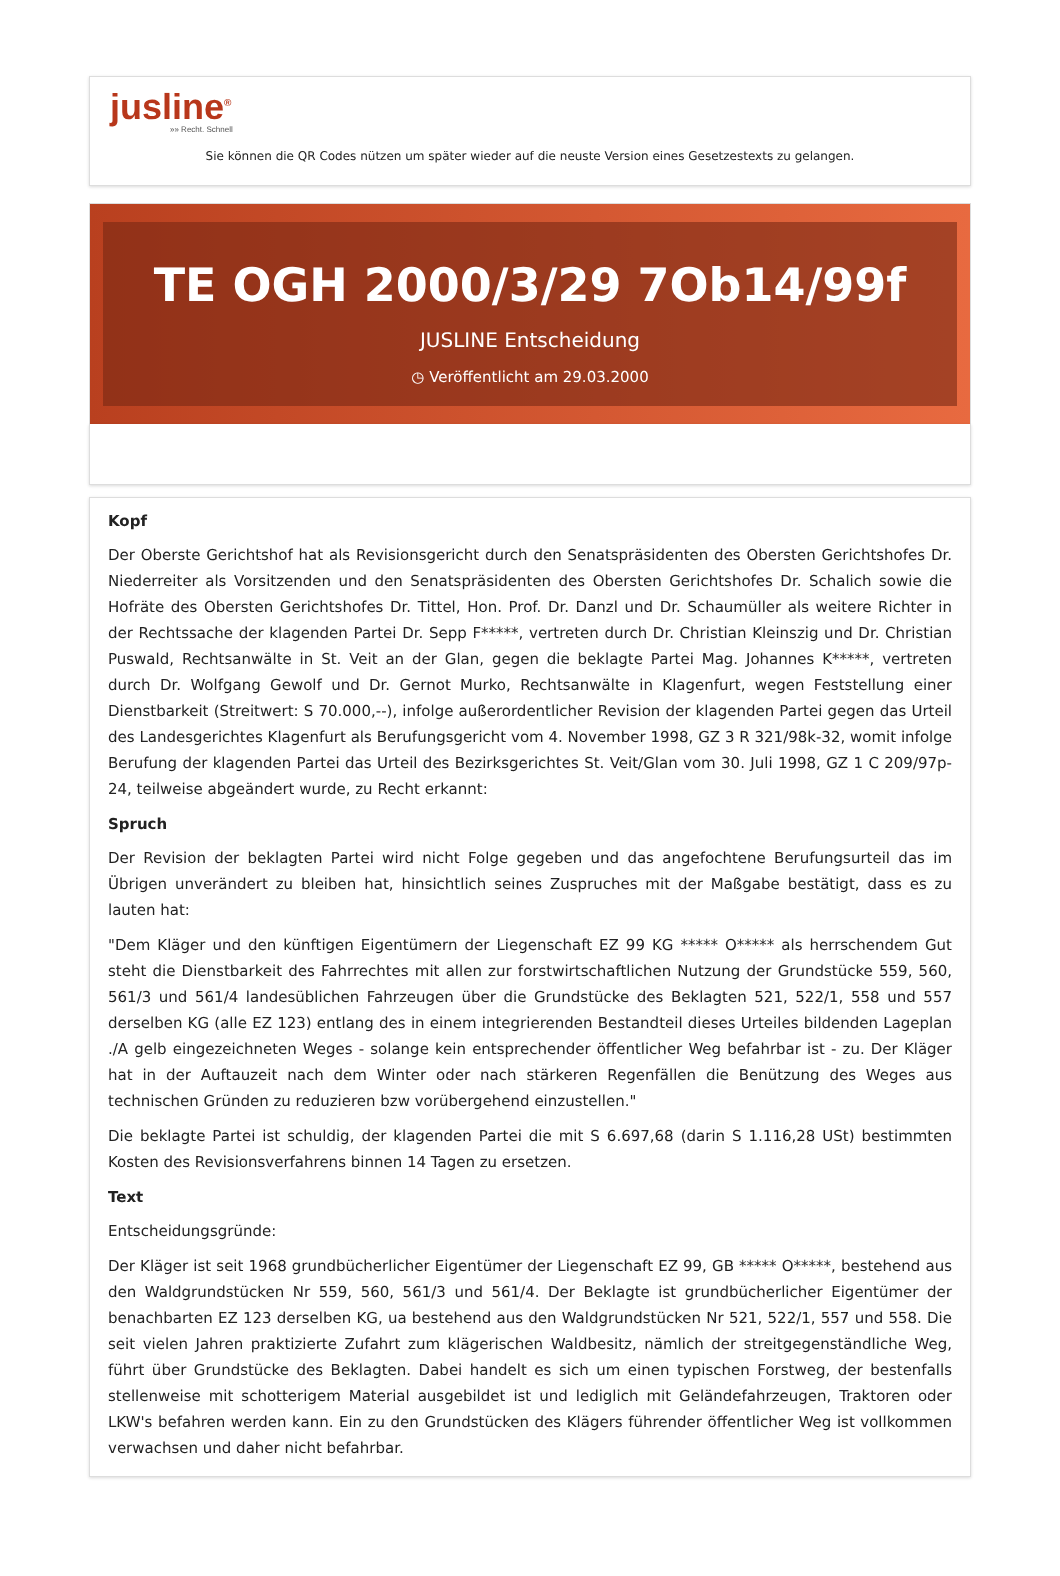jusline<sup>®</sup>
»» Recht. Schnell
Sie können die QR Codes nützen um später wieder auf die neuste Version eines Gesetzestexts zu gelangen.
TE OGH 2000/3/29 7Ob14/99f
JUSLINE Entscheidung
◷ Veröffentlicht am 29.03.2000
Kopf
Der Oberste Gerichtshof hat als Revisionsgericht durch den Senatspräsidenten des Obersten Gerichtshofes Dr. Niederreiter als Vorsitzenden und den Senatspräsidenten des Obersten Gerichtshofes Dr. Schalich sowie die Hofräte des Obersten Gerichtshofes Dr. Tittel, Hon. Prof. Dr. Danzl und Dr. Schaumüller als weitere Richter in der Rechtssache der klagenden Partei Dr. Sepp F*****, vertreten durch Dr. Christian Kleinszig und Dr. Christian Puswald, Rechtsanwälte in St. Veit an der Glan, gegen die beklagte Partei Mag. Johannes K*****, vertreten durch Dr. Wolfgang Gewolf und Dr. Gernot Murko, Rechtsanwälte in Klagenfurt, wegen Feststellung einer Dienstbarkeit (Streitwert: S 70.000,--), infolge außerordentlicher Revision der klagenden Partei gegen das Urteil des Landesgerichtes Klagenfurt als Berufungsgericht vom 4. November 1998, GZ 3 R 321/98k-32, womit infolge Berufung der klagenden Partei das Urteil des Bezirksgerichtes St. Veit/Glan vom 30. Juli 1998, GZ 1 C 209/97p-24, teilweise abgeändert wurde, zu Recht erkannt:
Spruch
Der Revision der beklagten Partei wird nicht Folge gegeben und das angefochtene Berufungsurteil das im Übrigen unverändert zu bleiben hat, hinsichtlich seines Zuspruches mit der Maßgabe bestätigt, dass es zu lauten hat:
"Dem Kläger und den künftigen Eigentümern der Liegenschaft EZ 99 KG ***** O***** als herrschendem Gut steht die Dienstbarkeit des Fahrrechtes mit allen zur forstwirtschaftlichen Nutzung der Grundstücke 559, 560, 561/3 und 561/4 landesüblichen Fahrzeugen über die Grundstücke des Beklagten 521, 522/1, 558 und 557 derselben KG (alle EZ 123) entlang des in einem integrierenden Bestandteil dieses Urteiles bildenden Lageplan ./A gelb eingezeichneten Weges - solange kein entsprechender öffentlicher Weg befahrbar ist - zu. Der Kläger hat in der Auftauzeit nach dem Winter oder nach stärkeren Regenfällen die Benützung des Weges aus technischen Gründen zu reduzieren bzw vorübergehend einzustellen."
Die beklagte Partei ist schuldig, der klagenden Partei die mit S 6.697,68 (darin S 1.116,28 USt) bestimmten Kosten des Revisionsverfahrens binnen 14 Tagen zu ersetzen.
Text
Entscheidungsgründe:
Der Kläger ist seit 1968 grundbücherlicher Eigentümer der Liegenschaft EZ 99, GB ***** O*****, bestehend aus den Waldgrundstücken Nr 559, 560, 561/3 und 561/4. Der Beklagte ist grundbücherlicher Eigentümer der benachbarten EZ 123 derselben KG, ua bestehend aus den Waldgrundstücken Nr 521, 522/1, 557 und 558. Die seit vielen Jahren praktizierte Zufahrt zum klägerischen Waldbesitz, nämlich der streitgegenständliche Weg, führt über Grundstücke des Beklagten. Dabei handelt es sich um einen typischen Forstweg, der bestenfalls stellenweise mit schotterigem Material ausgebildet ist und lediglich mit Geländefahrzeugen, Traktoren oder LKW's befahren werden kann. Ein zu den Grundstücken des Klägers führender öffentlicher Weg ist vollkommen verwachsen und daher nicht befahrbar.